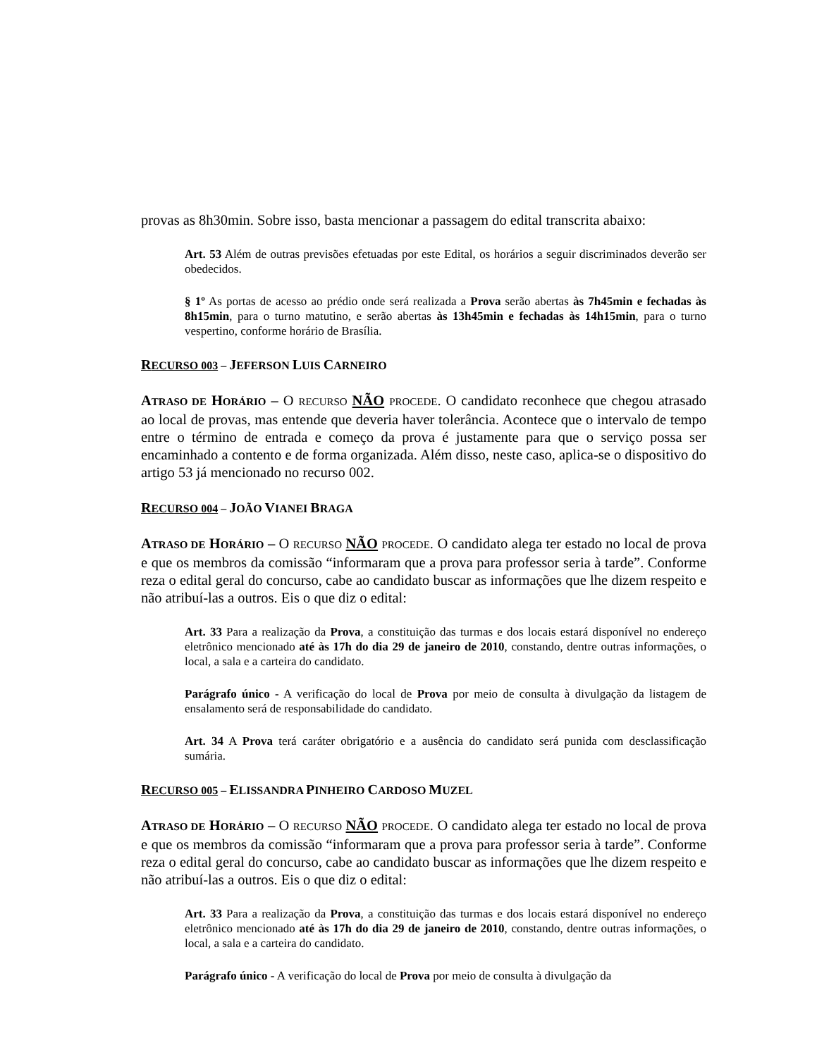provas as 8h30min. Sobre isso, basta mencionar a passagem do edital transcrita abaixo:
Art. 53 Além de outras previsões efetuadas por este Edital, os horários a seguir discriminados deverão ser obedecidos.
§ 1º As portas de acesso ao prédio onde será realizada a Prova serão abertas às 7h45min e fechadas às 8h15min, para o turno matutino, e serão abertas às 13h45min e fechadas às 14h15min, para o turno vespertino, conforme horário de Brasília.
RECURSO 003 – JEFERSON LUIS CARNEIRO
ATRASO DE HORÁRIO – O RECURSO NÃO PROCEDE. O candidato reconhece que chegou atrasado ao local de provas, mas entende que deveria haver tolerância. Acontece que o intervalo de tempo entre o término de entrada e começo da prova é justamente para que o serviço possa ser encaminhado a contento e de forma organizada. Além disso, neste caso, aplica-se o dispositivo do artigo 53 já mencionado no recurso 002.
RECURSO 004 – JOÃO VIANEI BRAGA
ATRASO DE HORÁRIO – O RECURSO NÃO PROCEDE. O candidato alega ter estado no local de prova e que os membros da comissão “informaram que a prova para professor seria à tarde”. Conforme reza o edital geral do concurso, cabe ao candidato buscar as informações que lhe dizem respeito e não atribuí-las a outros. Eis o que diz o edital:
Art. 33 Para a realização da Prova, a constituição das turmas e dos locais estará disponível no endereço eletrônico mencionado até às 17h do dia 29 de janeiro de 2010, constando, dentre outras informações, o local, a sala e a carteira do candidato.
Parágrafo único - A verificação do local de Prova por meio de consulta à divulgação da listagem de ensalamento será de responsabilidade do candidato.
Art. 34 A Prova terá caráter obrigatório e a ausência do candidato será punida com desclassificação sumária.
RECURSO 005 – ELISSANDRA PINHEIRO CARDOSO MUZEL
ATRASO DE HORÁRIO – O RECURSO NÃO PROCEDE. O candidato alega ter estado no local de prova e que os membros da comissão “informaram que a prova para professor seria à tarde”. Conforme reza o edital geral do concurso, cabe ao candidato buscar as informações que lhe dizem respeito e não atribuí-las a outros. Eis o que diz o edital:
Art. 33 Para a realização da Prova, a constituição das turmas e dos locais estará disponível no endereço eletrônico mencionado até às 17h do dia 29 de janeiro de 2010, constando, dentre outras informações, o local, a sala e a carteira do candidato.
Parágrafo único - A verificação do local de Prova por meio de consulta à divulgação da